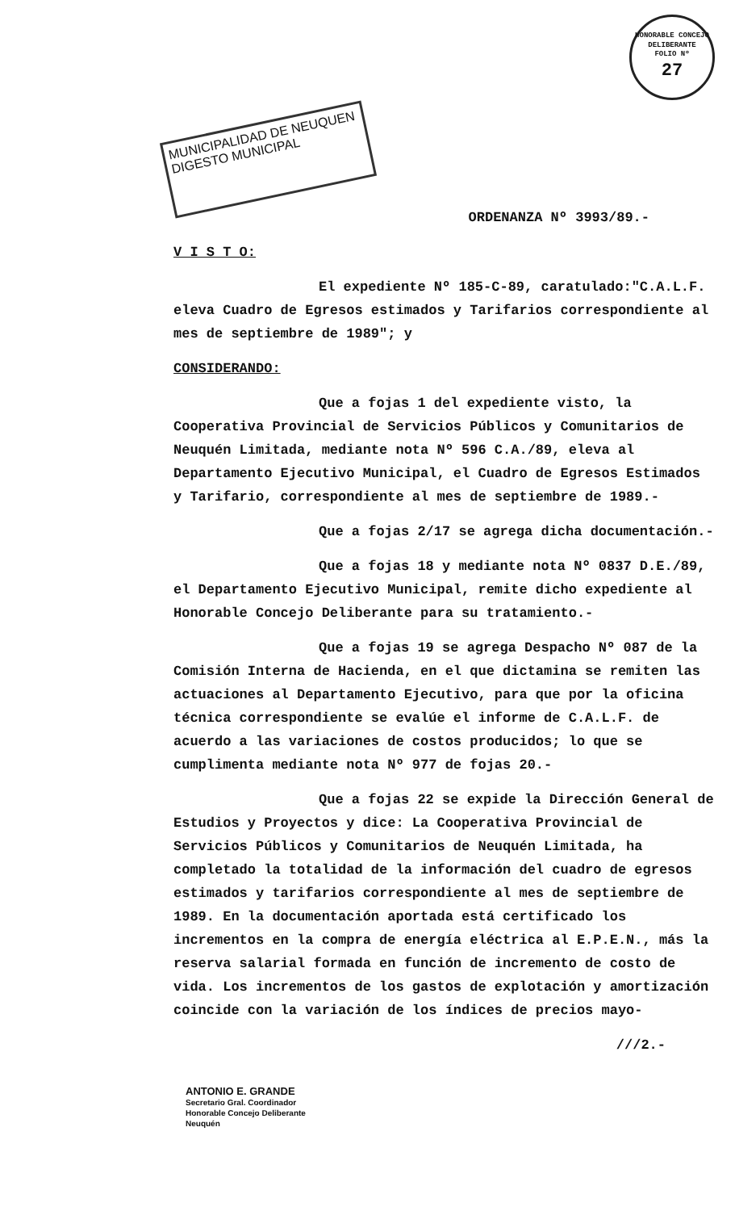HONORABLE CONCEJO DELIBERANTE
FOLIO Nº
27
MUNICIPALIDAD DE NEUQUEN
DIGESTO MUNICIPAL
ORDENANZA Nº 3993/89.-
V I S T O:
El expediente Nº 185-C-89, caratulado:"C.A.L.F. eleva Cuadro de Egresos estimados y Tarifarios correspondiente al mes de septiembre de 1989"; y
CONSIDERANDO:
Que a fojas 1 del expediente visto, la Cooperativa Provincial de Servicios Públicos y Comunitarios de Neuquén Limitada, mediante nota Nº 596 C.A./89, eleva al Departamento Ejecutivo Municipal, el Cuadro de Egresos Estimados y Tarifario, correspondiente al mes de septiembre de 1989.-
Que a fojas 2/17 se agrega dicha documentación.-
Que a fojas 18 y mediante nota Nº 0837 D.E./89, el Departamento Ejecutivo Municipal, remite dicho expediente al Honorable Concejo Deliberante para su tratamiento.-
Que a fojas 19 se agrega Despacho Nº 087 de la Comisión Interna de Hacienda, en el que dictamina se remiten las actuaciones al Departamento Ejecutivo, para que por la oficina técnica correspondiente se evalúe el informe de C.A.L.F. de acuerdo a las variaciones de costos producidos; lo que se cumplimenta mediante nota Nº 977 de fojas 20.-
Que a fojas 22 se expide la Dirección General de Estudios y Proyectos y dice: La Cooperativa Provincial de Servicios Públicos y Comunitarios de Neuquén Limitada, ha completado la totalidad de la información del cuadro de egresos estimados y tarifarios correspondiente al mes de septiembre de 1989. En la documentación aportada está certificado los incrementos en la compra de energía eléctrica al E.P.E.N., más la reserva salarial formada en función de incremento de costo de vida. Los incrementos de los gastos de explotación y amortización coincide con la variación de los índices de precios mayo-
///2.-
ANTONIO E. GRANDE
Secretario Gral. Coordinador
Honorable Concejo Deliberante
Neuquén